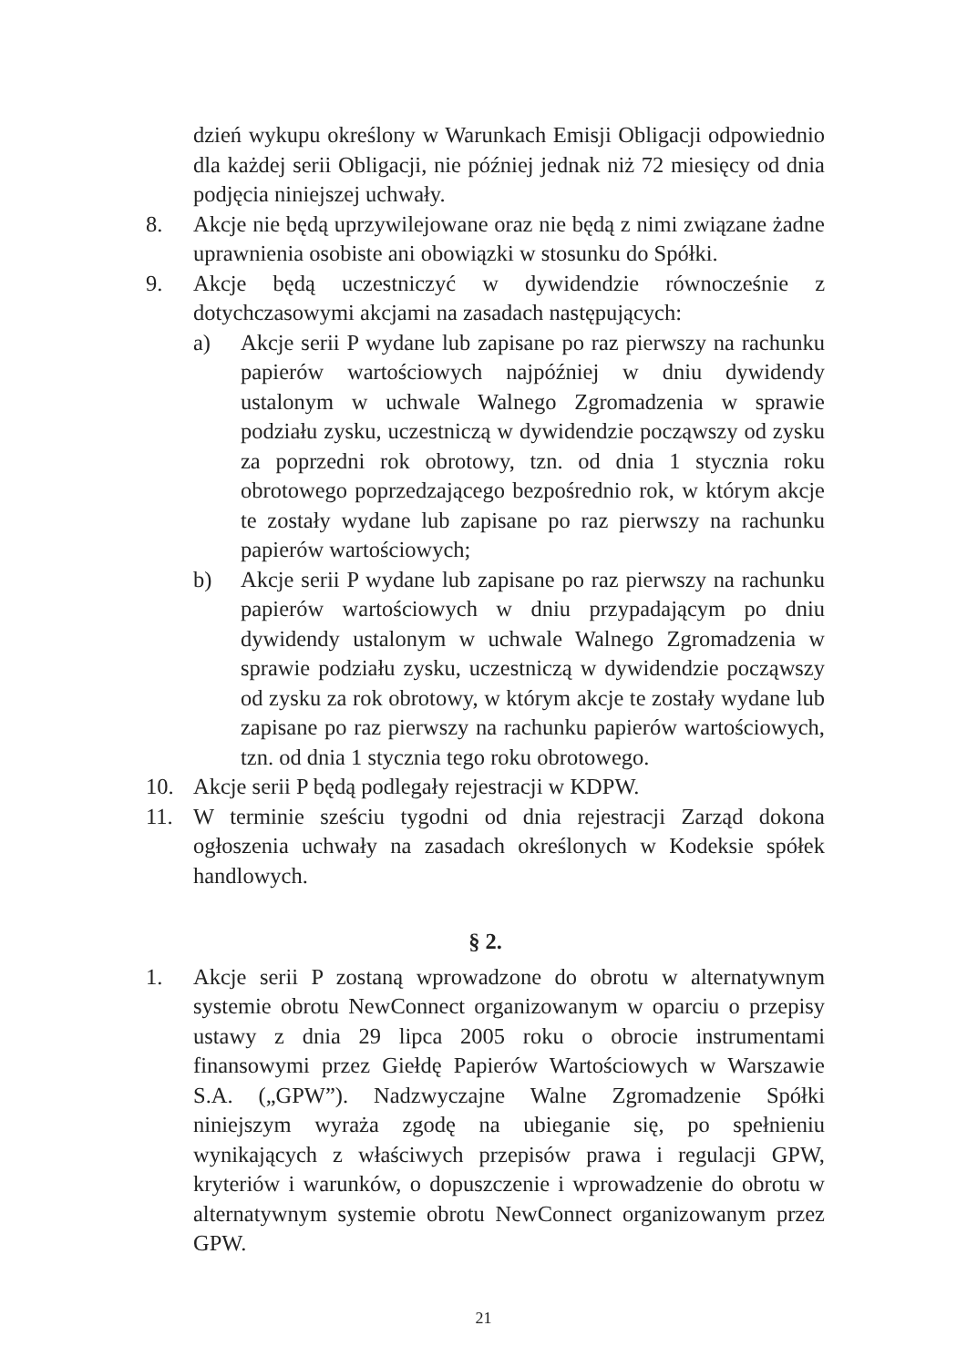dzień wykupu określony w Warunkach Emisji Obligacji odpowiednio dla każdej serii Obligacji, nie później jednak niż 72 miesięcy od dnia podjęcia niniejszej uchwały.
8. Akcje nie będą uprzywilejowane oraz nie będą z nimi związane żadne uprawnienia osobiste ani obowiązki w stosunku do Spółki.
9. Akcje będą uczestniczyć w dywidendzie równocześnie z dotychczasowymi akcjami na zasadach następujących:
a) Akcje serii P wydane lub zapisane po raz pierwszy na rachunku papierów wartościowych najpóźniej w dniu dywidendy ustalonym w uchwale Walnego Zgromadzenia w sprawie podziału zysku, uczestniczą w dywidendzie począwszy od zysku za poprzedni rok obrotowy, tzn. od dnia 1 stycznia roku obrotowego poprzedzającego bezpośrednio rok, w którym akcje te zostały wydane lub zapisane po raz pierwszy na rachunku papierów wartościowych;
b) Akcje serii P wydane lub zapisane po raz pierwszy na rachunku papierów wartościowych w dniu przypadającym po dniu dywidendy ustalonym w uchwale Walnego Zgromadzenia w sprawie podziału zysku, uczestniczą w dywidendzie począwszy od zysku za rok obrotowy, w którym akcje te zostały wydane lub zapisane po raz pierwszy na rachunku papierów wartościowych, tzn. od dnia 1 stycznia tego roku obrotowego.
10. Akcje serii P będą podlegały rejestracji w KDPW.
11. W terminie sześciu tygodni od dnia rejestracji Zarząd dokona ogłoszenia uchwały na zasadach określonych w Kodeksie spółek handlowych.
§ 2.
1. Akcje serii P zostaną wprowadzone do obrotu w alternatywnym systemie obrotu NewConnect organizowanym w oparciu o przepisy ustawy z dnia 29 lipca 2005 roku o obrocie instrumentami finansowymi przez Giełdę Papierów Wartościowych w Warszawie S.A. („GPW”). Nadzwyczajne Walne Zgromadzenie Spółki niniejszym wyraża zgodę na ubieganie się, po spełnieniu wynikających z właściwych przepisów prawa i regulacji GPW, kryteriów i warunków, o dopuszczenie i wprowadzenie do obrotu w alternatywnym systemie obrotu NewConnect organizowanym przez GPW.
21